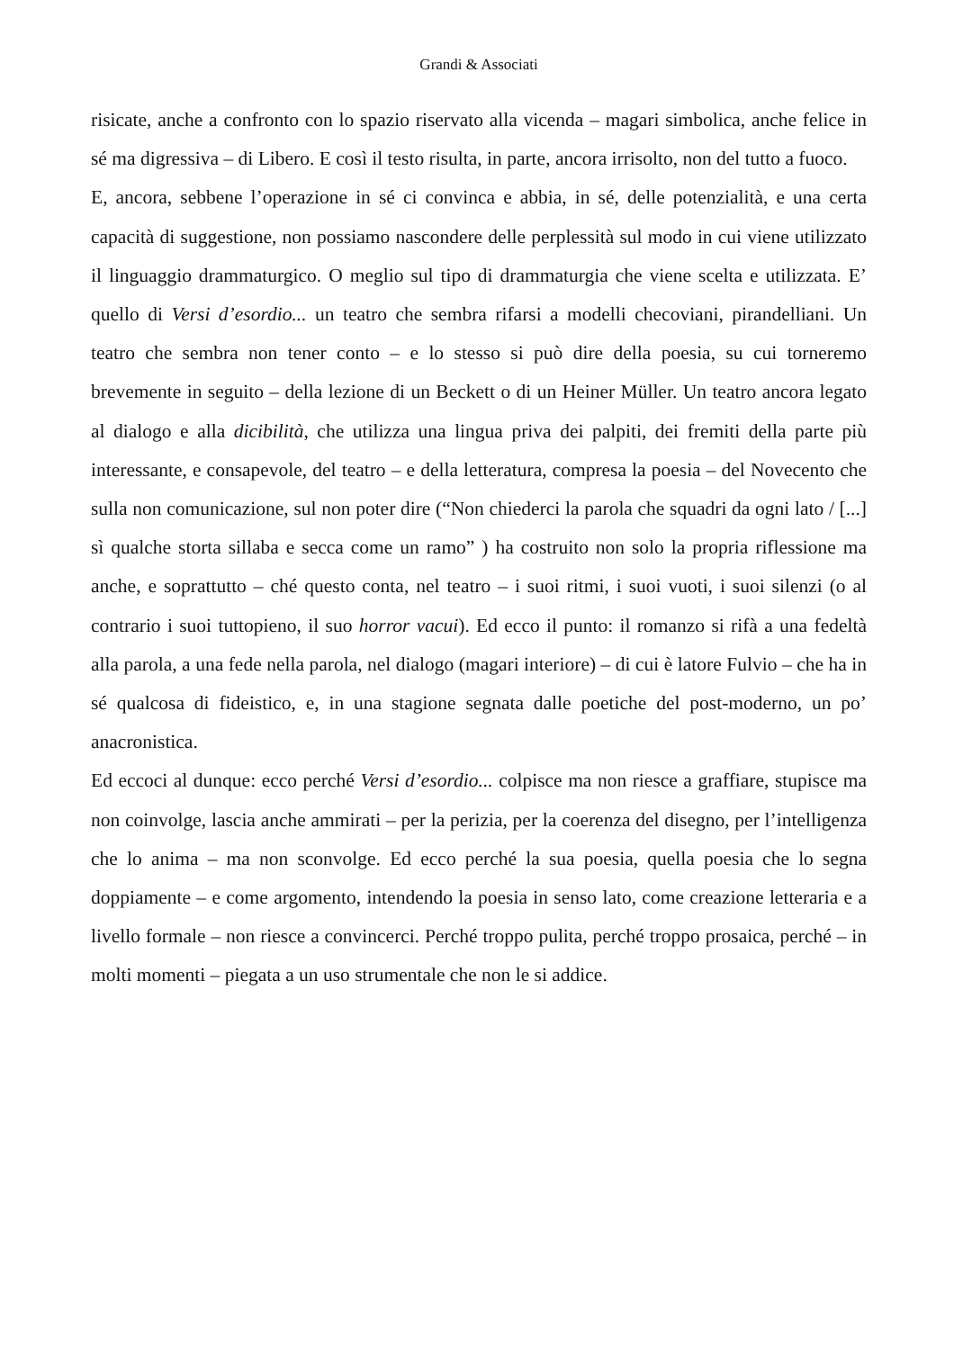Grandi & Associati
risicate, anche a confronto con lo spazio riservato alla vicenda – magari simbolica, anche felice in sé ma digressiva – di Libero. E così il testo risulta, in parte, ancora irrisolto, non del tutto a fuoco.
E, ancora, sebbene l’operazione in sé ci convinca e abbia, in sé, delle potenzialità, e una certa capacità di suggestione, non possiamo nascondere delle perplessità sul modo in cui viene utilizzato il linguaggio drammaturgico. O meglio sul tipo di drammaturgia che viene scelta e utilizzata. E’ quello di Versi d’esordio... un teatro che sembra rifarsi a modelli checoviani, pirandelliani. Un teatro che sembra non tener conto – e lo stesso si può dire della poesia, su cui torneremo brevemente in seguito – della lezione di un Beckett o di un Heiner Müller. Un teatro ancora legato al dialogo e alla dicibilità, che utilizza una lingua priva dei palpiti, dei fremiti della parte più interessante, e consapevole, del teatro – e della letteratura, compresa la poesia – del Novecento che sulla non comunicazione, sul non poter dire (“Non chiederci la parola che squadri da ogni lato / [...] sì qualche storta sillaba e secca come un ramo” ) ha costruito non solo la propria riflessione ma anche, e soprattutto – ché questo conta, nel teatro – i suoi ritmi, i suoi vuoti, i suoi silenzi (o al contrario i suoi tuttopieno, il suo horror vacui). Ed ecco il punto: il romanzo si rifà a una fedeltà alla parola, a una fede nella parola, nel dialogo (magari interiore) – di cui è latore Fulvio – che ha in sé qualcosa di fideistico, e, in una stagione segnata dalle poetiche del post-moderno, un po’ anacronistica.
Ed eccoci al dunque: ecco perché Versi d’esordio... colpisce ma non riesce a graffiare, stupisce ma non coinvolge, lascia anche ammirati – per la perizia, per la coerenza del disegno, per l’intelligenza che lo anima – ma non sconvolge. Ed ecco perché la sua poesia, quella poesia che lo segna doppiamente – e come argomento, intendendo la poesia in senso lato, come creazione letteraria e a livello formale – non riesce a convincerci. Perché troppo pulita, perché troppo prosaica, perché – in molti momenti – piegata a un uso strumentale che non le si addice.